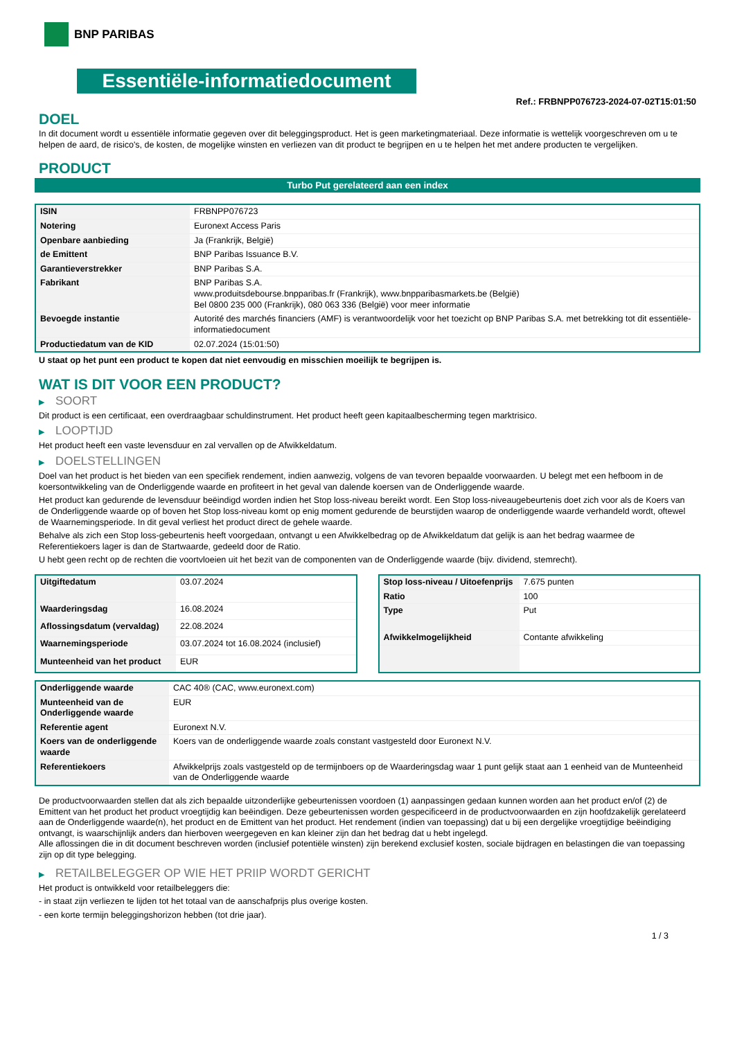BNP PARIBAS
Essentiële-informatiedocument
Ref.: FRBNPP076723-2024-07-02T15:01:50
DOEL
In dit document wordt u essentiële informatie gegeven over dit beleggingsproduct. Het is geen marketingmateriaal. Deze informatie is wettelijk voorgeschreven om u te helpen de aard, de risico's, de kosten, de mogelijke winsten en verliezen van dit product te begrijpen en u te helpen het met andere producten te vergelijken.
PRODUCT
Turbo Put gerelateerd aan een index
| ISIN | FRBNPP076723 |
| Notering | Euronext Access Paris |
| Openbare aanbieding | Ja (Frankrijk, België) |
| de Emittent | BNP Paribas Issuance B.V. |
| Garantieverstrekker | BNP Paribas S.A. |
| Fabrikant | BNP Paribas S.A. www.produitsdebourse.bnpparibas.fr (Frankrijk), www.bnpparibasmarkets.be (België) Bel 0800 235 000 (Frankrijk), 080 063 336 (België) voor meer informatie |
| Bevoegde instantie | Autorité des marchés financiers (AMF) is verantwoordelijk voor het toezicht op BNP Paribas S.A. met betrekking tot dit essentiële-informatiedocument |
| Productiedatum van de KID | 02.07.2024 (15:01:50) |
U staat op het punt een product te kopen dat niet eenvoudig en misschien moeilijk te begrijpen is.
WAT IS DIT VOOR EEN PRODUCT?
▶ SOORT
Dit product is een certificaat, een overdraagbaar schuldinstrument. Het product heeft geen kapitaalbescherming tegen marktrisico.
▶ LOOPTIJD
Het product heeft een vaste levensduur en zal vervallen op de Afwikkeldatum.
▶ DOELSTELLINGEN
Doel van het product is het bieden van een specifiek rendement, indien aanwezig, volgens de van tevoren bepaalde voorwaarden. U belegt met een hefboom in de koersontwikkeling van de Onderliggende waarde en profiteert in het geval van dalende koersen van de Onderliggende waarde.
Het product kan gedurende de levensduur beëindigd worden indien het Stop loss-niveau bereikt wordt. Een Stop loss-niveaugebeurtenis doet zich voor als de Koers van de Onderliggende waarde op of boven het Stop loss-niveau komt op enig moment gedurende de beurstijden waarop de onderliggende waarde verhandeld wordt, oftewel de Waarnemingsperiode. In dit geval verliest het product direct de gehele waarde.
Behalve als zich een Stop loss-gebeurtenis heeft voorgedaan, ontvangt u een Afwikkelbedrag op de Afwikkeldatum dat gelijk is aan het bedrag waarmee de Referentiekoers lager is dan de Startwaarde, gedeeld door de Ratio.
U hebt geen recht op de rechten die voortvloeien uit het bezit van de componenten van de Onderliggende waarde (bijv. dividend, stemrecht).
| Uitgiftedatum | 03.07.2024 |
| Waarderingsdag | 16.08.2024 |
| Aflossingsdatum (vervaldag) | 22.08.2024 |
| Waarnemingsperiode | 03.07.2024 tot 16.08.2024 (inclusief) |
| Munteenheid van het product | EUR |
| Stop loss-niveau / Uitoefenprijs | 7.675 punten |
| Ratio | 100 |
| Type | Put |
| Afwikkelmogelijkheid | Contante afwikkeling |
| Onderliggende waarde | CAC 40® (CAC, www.euronext.com) |
| Munteenheid van de Onderliggende waarde | EUR |
| Referentie agent | Euronext N.V. |
| Koers van de onderliggende waarde | Koers van de onderliggende waarde zoals constant vastgesteld door Euronext N.V. |
| Referentiekoers | Afwikkelprijs zoals vastgesteld op de termijnboers op de Waarderingsdag waar 1 punt gelijk staat aan 1 eenheid van de Munteenheid van de Onderliggende waarde |
De productvoorwaarden stellen dat als zich bepaalde uitzonderlijke gebeurtenissen voordoen (1) aanpassingen gedaan kunnen worden aan het product en/of (2) de Emittent van het product het product vroegtijdig kan beëindigen. Deze gebeurtenissen worden gespecificeerd in de productvoorwaarden en zijn hoofdzakelijk gerelateerd aan de Onderliggende waarde(n), het product en de Emittent van het product. Het rendement (indien van toepassing) dat u bij een dergelijke vroegtijdige beëindiging ontvangt, is waarschijnlijk anders dan hierboven weergegeven en kan kleiner zijn dan het bedrag dat u hebt ingelegd.
Alle aflossingen die in dit document beschreven worden (inclusief potentiële winsten) zijn berekend exclusief kosten, sociale bijdragen en belastingen die van toepassing zijn op dit type belegging.
▶ RETAILBELEGGER OP WIE HET PRIIP WORDT GERICHT
Het product is ontwikkeld voor retailbeleggers die:
- in staat zijn verliezen te lijden tot het totaal van de aanschafprijs plus overige kosten.
- een korte termijn beleggingshorizon hebben (tot drie jaar).
1 / 3